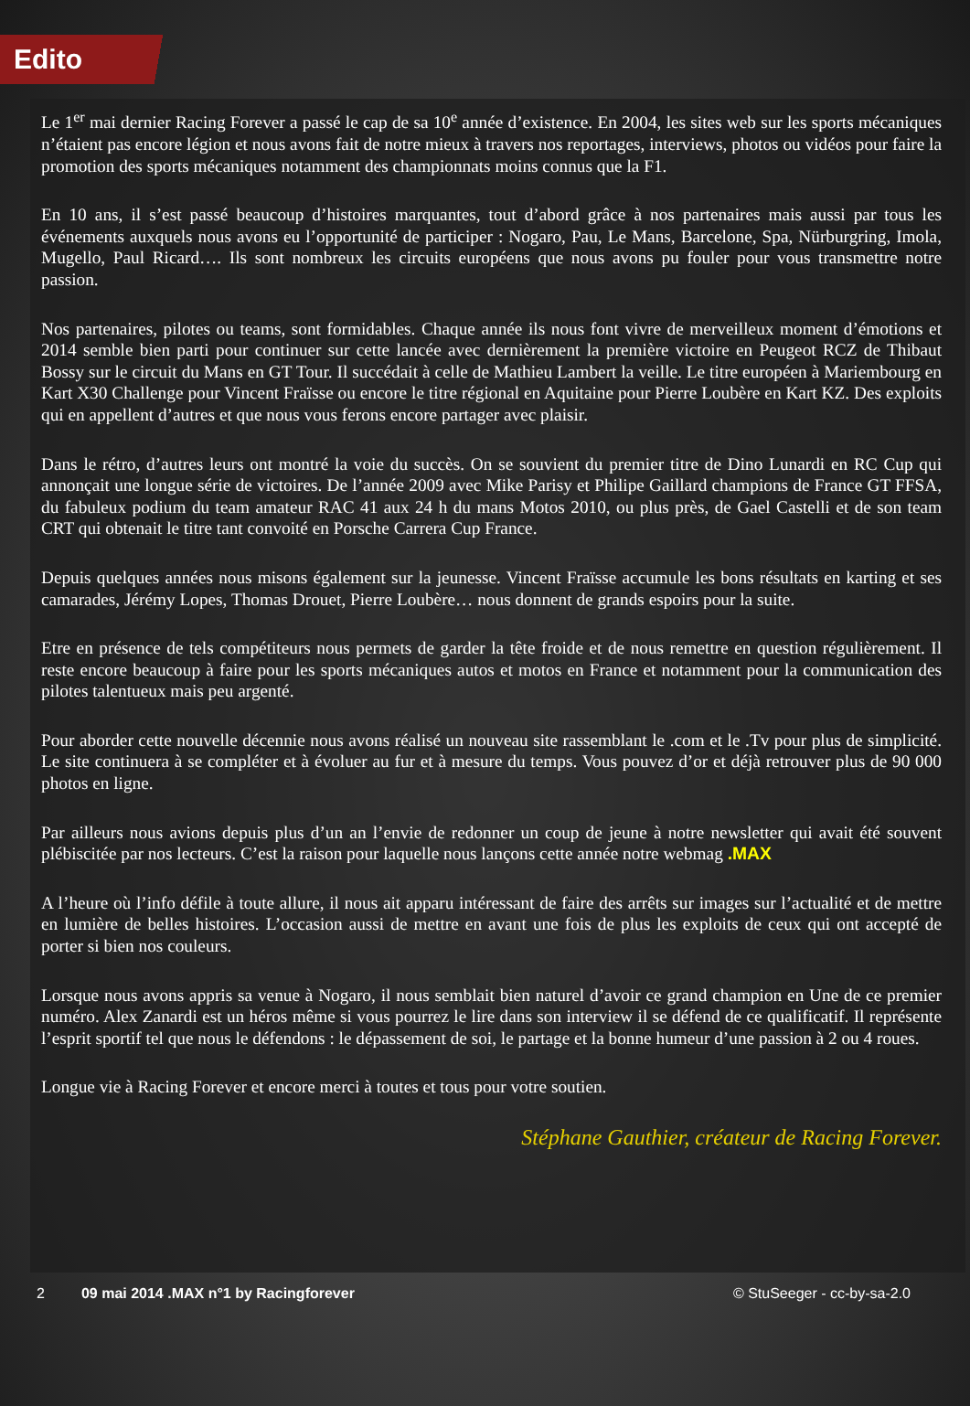Edito
Le 1<sup>er</sup> mai dernier Racing Forever a passé le cap de sa 10<sup>e</sup> année d’existence. En 2004, les sites web sur les sports mécaniques n’étaient pas encore légion et nous avons fait de notre mieux à travers nos reportages, interviews, photos ou vidéos pour faire la promotion des sports mécaniques notamment des championnats moins connus que la F1.
En 10 ans, il s’est passé beaucoup d’histoires marquantes, tout d’abord grâce à nos partenaires mais aussi par tous les événements auxquels nous avons eu l’opportunité de participer : Nogaro, Pau, Le Mans, Barcelone, Spa, Nürburgring, Imola, Mugello, Paul Ricard…. Ils sont nombreux les circuits européens que nous avons pu fouler pour vous transmettre notre passion.
Nos partenaires, pilotes ou teams, sont formidables. Chaque année ils nous font vivre de merveilleux moment d’émotions et 2014 semble bien parti pour continuer sur cette lancée avec dernièrement la première victoire en Peugeot RCZ de Thibaut Bossy sur le circuit du Mans en GT Tour. Il succédait à celle de Mathieu Lambert la veille. Le titre européen à Mariembourg en Kart X30 Challenge pour Vincent Fraïsse ou encore le titre régional en Aquitaine pour Pierre Loubère en Kart KZ. Des exploits qui en appellent d’autres et que nous vous ferons encore partager avec plaisir.
Dans le rétro, d’autres leurs ont montré la voie du succès. On se souvient du premier titre de Dino Lunardi en RC Cup qui annonçait une longue série de victoires. De l’année 2009 avec Mike Parisy et Philipe Gaillard champions de France GT FFSA, du fabuleux podium du team amateur RAC 41 aux 24 h du mans Motos 2010, ou plus près, de Gael Castelli et de son team CRT qui obtenait le titre tant convoité en Porsche Carrera Cup France.
Depuis quelques années nous misons également sur la jeunesse. Vincent Fraïsse accumule les bons résultats en karting et ses camarades, Jérémy Lopes, Thomas Drouet, Pierre Loubère… nous donnent de grands espoirs pour la suite.
Etre en présence de tels compétiteurs nous permets de garder la tête froide et de nous remettre en question régulièrement. Il reste encore beaucoup à faire pour les sports mécaniques autos et motos en France et notamment pour la communication des pilotes talentueux mais peu argenté.
Pour aborder cette nouvelle décennie nous avons réalisé un nouveau site rassemblant le .com et le .Tv pour plus de simplicité. Le site continuera à se compléter et à évoluer au fur et à mesure du temps. Vous pouvez d’or et déjà retrouver plus de 90 000 photos en ligne.
Par ailleurs nous avions depuis plus d’un an l’envie de redonner un coup de jeune à notre newsletter qui avait été souvent plébiscitée par nos lecteurs. C’est la raison pour laquelle nous lançons cette année notre webmag .MAX
A l’heure où l’info défile à toute allure, il nous ait apparu intéressant de faire des arrêts sur images sur l’actualité et de mettre en lumière de belles histoires. L’occasion aussi de mettre en avant une fois de plus les exploits de ceux qui ont accepté de porter si bien nos couleurs.
Lorsque nous avons appris sa venue à Nogaro, il nous semblait bien naturel d’avoir ce grand champion en Une de ce premier numéro. Alex Zanardi est un héros même si vous pourrez le lire dans son interview il se défend de ce qualificatif. Il représente l’esprit sportif tel que nous le défendons : le dépassement de soi, le partage et la bonne humeur d’une passion à 2 ou 4 roues.
Longue vie à Racing Forever et encore merci à toutes et tous pour votre soutien.
Stéphane Gauthier, créateur de Racing Forever.
2 09 mai 2014 .MAX n°1 by Racingforever © StuSeeger - cc-by-sa-2.0